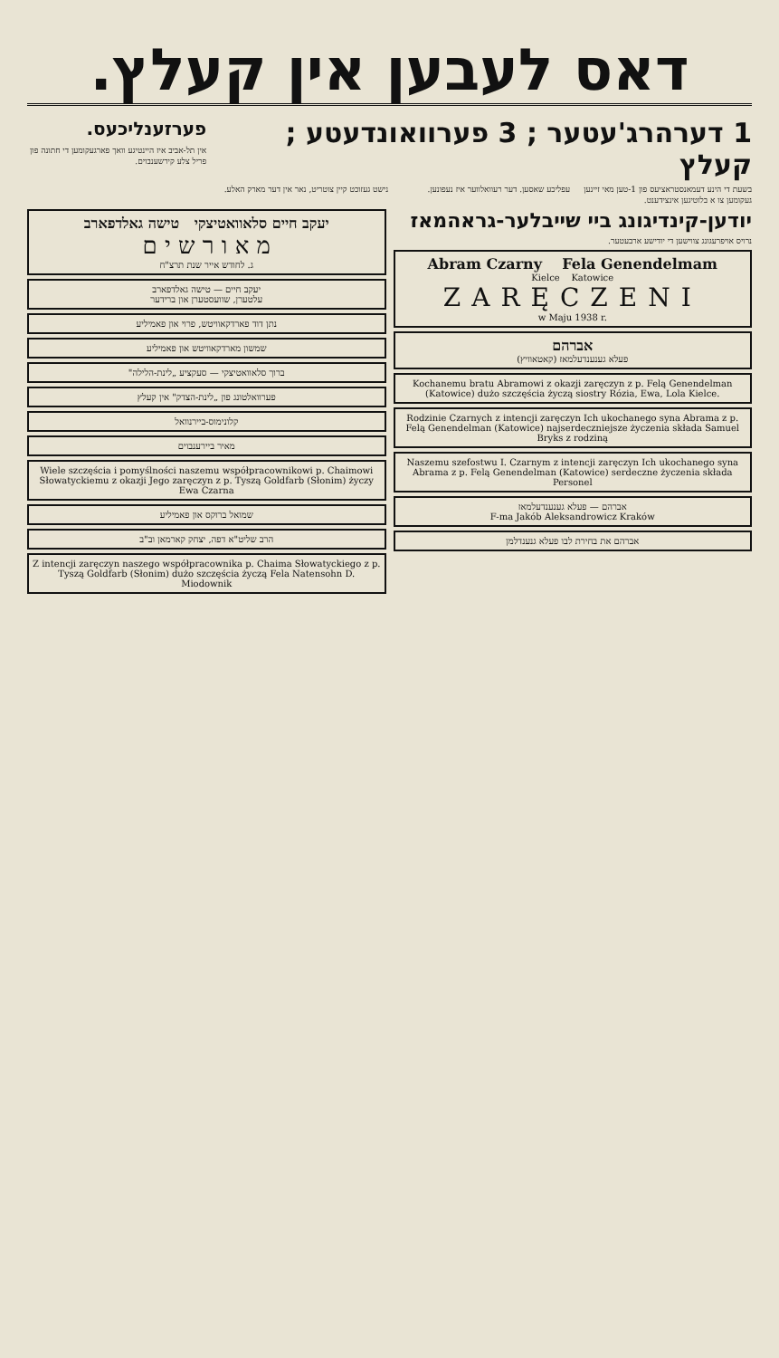דאס לעבען אין קעלץ.
1 דערהרג'עטער ; 3 פערוואונדעטע ; קעלץ
בשעת די הינע דעמאנסטראציעס פון 1-טען מאי זיינען געקומען צו א בלוטיגען אינצידענט.
עפליכע שאסען. דער רעוואלווער איז נעפונען.
נישט געזוכט קיין צוטריט, נאר אין דער מארק האלע.
פערזענליכעס.
אין תל-אביב איז היינטיגע וואך פארגעקומען די חתונה פון פריל צלע קירשענבוים.
יודען-קינדיגונג ביי שייבלער-גראהמאז
נרויס אויפרעגונג צווישען די יודישע ארבעטער.
Abram Czarny Fela Genendelmam
Kielce Katowice
ZARĘCZENI
w Maju 1938 r.
אברהם
פעלא גענענדעלמאז (קאטאוויץ)
Kochanemu bratu Abramowi z okazji zaręczyn z p. Felą Genendelman (Katowice) dużo szczęścia życzą siostry Rózia, Ewa, Lola Kielce.
Rodzinie Czarnych z intencji zaręczyn Ich ukochanego syna Abrama z p. Felą Genendelman (Katowice) najserdeczniejsze życzenia składa Samuel Bryks z rodziną
Naszemu szefostwu I. Czarnym z intencji zaręczyn Ich ukochanego syna Abrama z p. Felą Genendelman (Katowice) serdeczne życzenia składa Personel
אברהם — פעלא גענענדעלמאז
F-ma Jakób Aleksandrowicz Kraków
אברהם את בחירת לבו פעלא גנענדלמן
יעקב חיים סלאוואטיצקי טישה גאלדפארב
מ א ו ר ש י ם
ג. לחודש אייר שנת תרצ"ח
יעקב חיים — טישה גאלדפארב
עלטערן, שוועסטערן און ברידער
נתן דוד פארדקאוויטש, פרוי און פאמיליע
שמשון מארדקאוויטש און פאמיליע
ברוך סלאוואטיצקי — סעקציע „לינת-הלילה"
פערוואלטונג פון „לינת-הצדק" אין קעלץ
קלונימוס-ביירנוואל
מאיר ביירענבוים
Wiele szczęścia i pomyślności naszemu współpracownikowi p. Chaimowi Słowatyckiemu z okazji Jego zaręczyn z p. Tyszą Goldfarb (Słonim) życzy Ewa Czarna
שמואל ברוקס און פאמיליע
הרב שליט"א דפה, יצחק קארמאן וב"ב
Z intencji zaręczyn naszego współpracownika p. Chaima Słowatyckiego z p. Tyszą Goldfarb (Słonim) dużo szczęścia życzą Fela Natensohn D. Miodownik